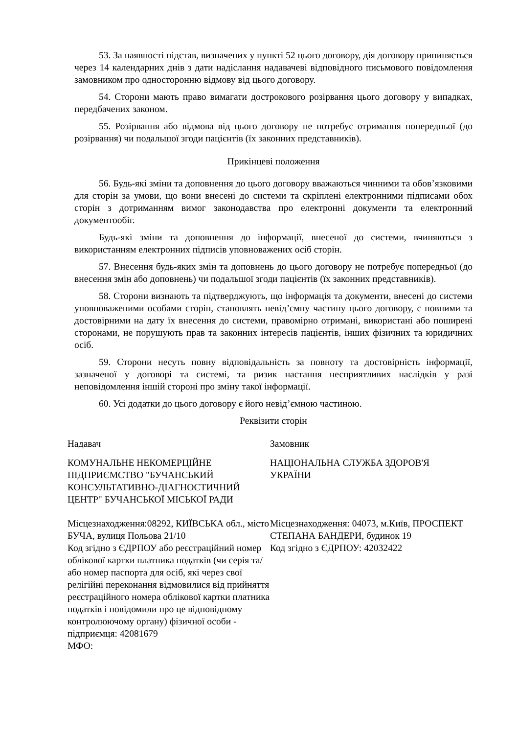53. За наявності підстав, визначених у пункті 52 цього договору, дія договору припиняється через 14 календарних днів з дати надіслання надавачеві відповідного письмового повідомлення замовником про односторонню відмову від цього договору.
54. Сторони мають право вимагати дострокового розірвання цього договору у випадках, передбачених законом.
55. Розірвання або відмова від цього договору не потребує отримання попередньої (до розірвання) чи подальшої згоди пацієнтів (їх законних представників).
Прикінцеві положення
56. Будь-які зміни та доповнення до цього договору вважаються чинними та обов’язковими для сторін за умови, що вони внесені до системи та скріплені електронними підписами обох сторін з дотриманням вимог законодавства про електронні документи та електронний документообіг.
Будь-які зміни та доповнення до інформації, внесеної до системи, вчиняються з використанням електронних підписів уповноважених осіб сторін.
57. Внесення будь-яких змін та доповнень до цього договору не потребує попередньої (до внесення змін або доповнень) чи подальшої згоди пацієнтів (їх законних представників).
58. Сторони визнають та підтверджують, що інформація та документи, внесені до системи уповноваженими особами сторін, становлять невід’ємну частину цього договору, є повними та достовірними на дату їх внесення до системи, правомірно отримані, використані або поширені сторонами, не порушують прав та законних інтересів пацієнтів, інших фізичних та юридичних осіб.
59. Сторони несуть повну відповідальність за повноту та достовірність інформації, зазначеної у договорі та системі, та ризик настання несприятливих наслідків у разі неповідомлення іншій стороні про зміну такої інформації.
60. Усі додатки до цього договору є його невід’ємною частиною.
Реквізити сторін
Надавач
КОМУНАЛЬНЕ НЕКОМЕРЦІЙНЕ ПІДПРИЄМСТВО "БУЧАНСЬКИЙ КОНСУЛЬТАТИВНО-ДІАГНОСТИЧНИЙ ЦЕНТР" БУЧАНСЬКОЇ МІСЬКОЇ РАДИ
Місцезнаходження:08292, КИЇВСЬКА обл., місто БУЧА, вулиця Польова 21/10
Код згідно з ЄДРПОУ або реєстраційний номер облікової картки платника податків (чи серія та/або номер паспорта для осіб, які через свої релігійні переконання відмовилися від прийняття реєстраційного номера облікової картки платника податків і повідомили про це відповідному контролюючому органу) фізичної особи - підприємця: 42081679
МФО:
Замовник
НАЦІОНАЛЬНА СЛУЖБА ЗДОРОВ'Я УКРАЇНИ
Місцезнаходження: 04073, м.Київ, ПРОСПЕКТ СТЕПАНА БАНДЕРИ, будинок 19
Код згідно з ЄДРПОУ: 42032422